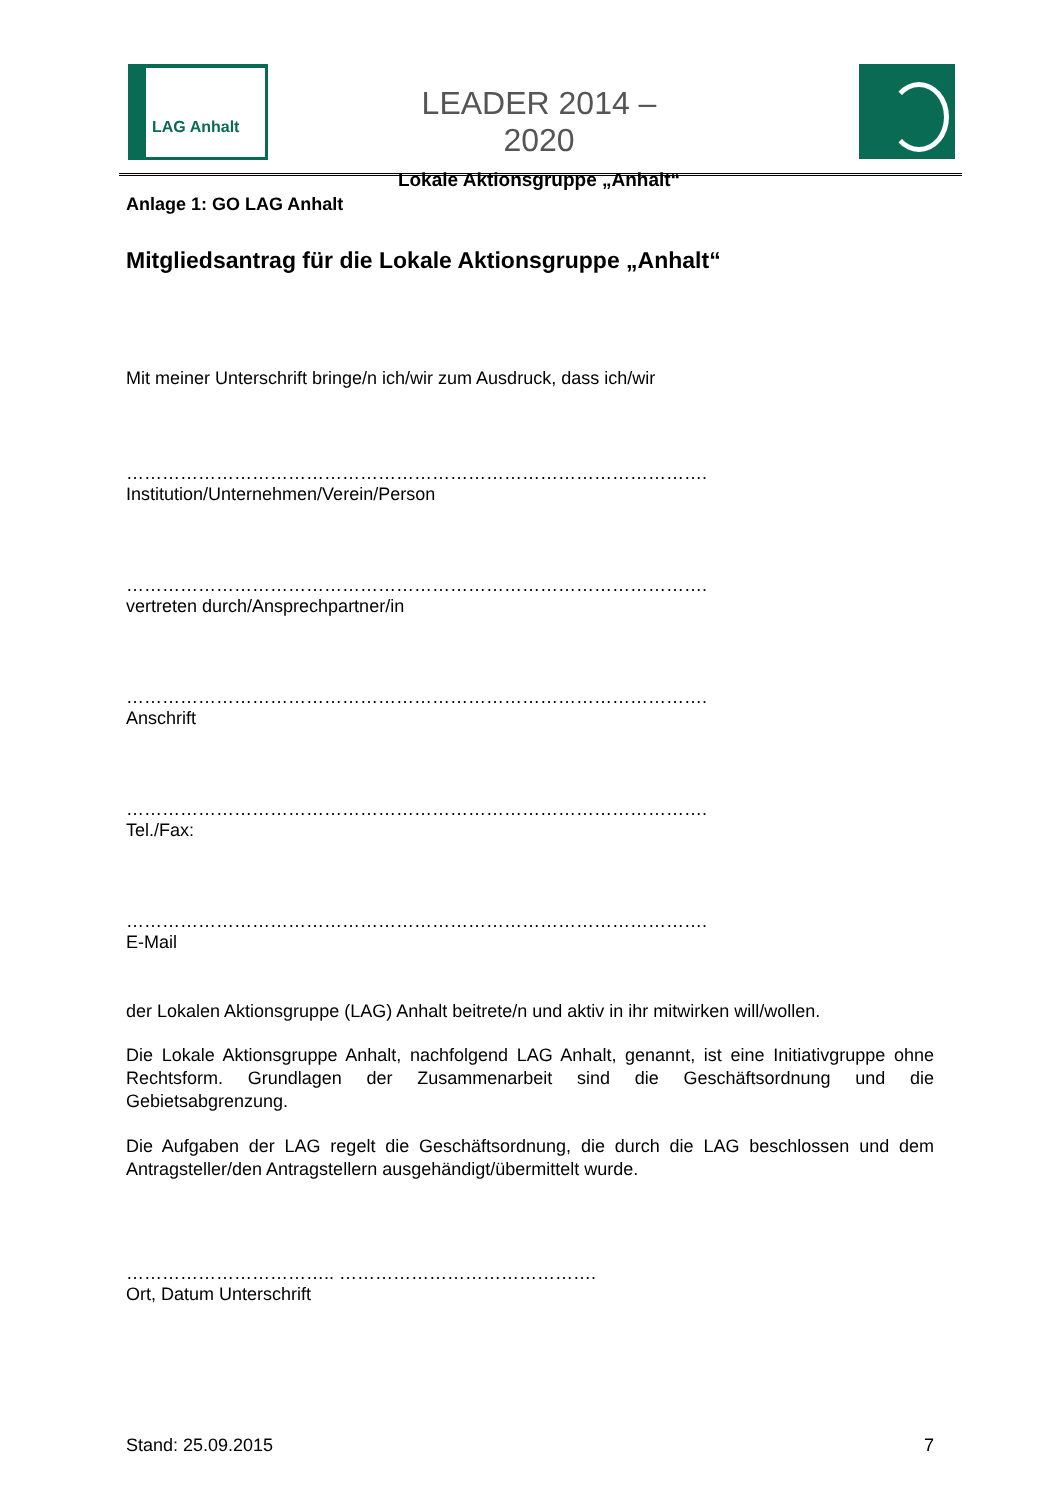LAG Anhalt
LEADER 2014 – 2020
Lokale Aktionsgruppe „Anhalt“
Anlage 1: GO LAG Anhalt
Mitgliedsantrag für die Lokale Aktionsgruppe „Anhalt“
Mit meiner Unterschrift bringe/n ich/wir zum Ausdruck, dass ich/wir
…………………………………………………………………………………….
Institution/Unternehmen/Verein/Person
…………………………………………………………………………………….
vertreten durch/Ansprechpartner/in
…………………………………………………………………………………….
Anschrift
…………………………………………………………………………………….
Tel./Fax:
…………………………………………………………………………………….
E-Mail
der Lokalen Aktionsgruppe (LAG) Anhalt beitrete/n und aktiv in ihr mitwirken will/wollen.
Die Lokale Aktionsgruppe Anhalt, nachfolgend LAG Anhalt, genannt, ist eine Initiativgruppe ohne Rechtsform. Grundlagen der Zusammenarbeit sind die Geschäftsordnung und die Gebietsabgrenzung.
Die Aufgaben der LAG regelt die Geschäftsordnung, die durch die LAG beschlossen und dem Antragsteller/den Antragstellern ausgehändigt/übermittelt wurde.
…………………………….. …………………………………….
Ort, Datum Unterschrift
Stand: 25.09.2015 7